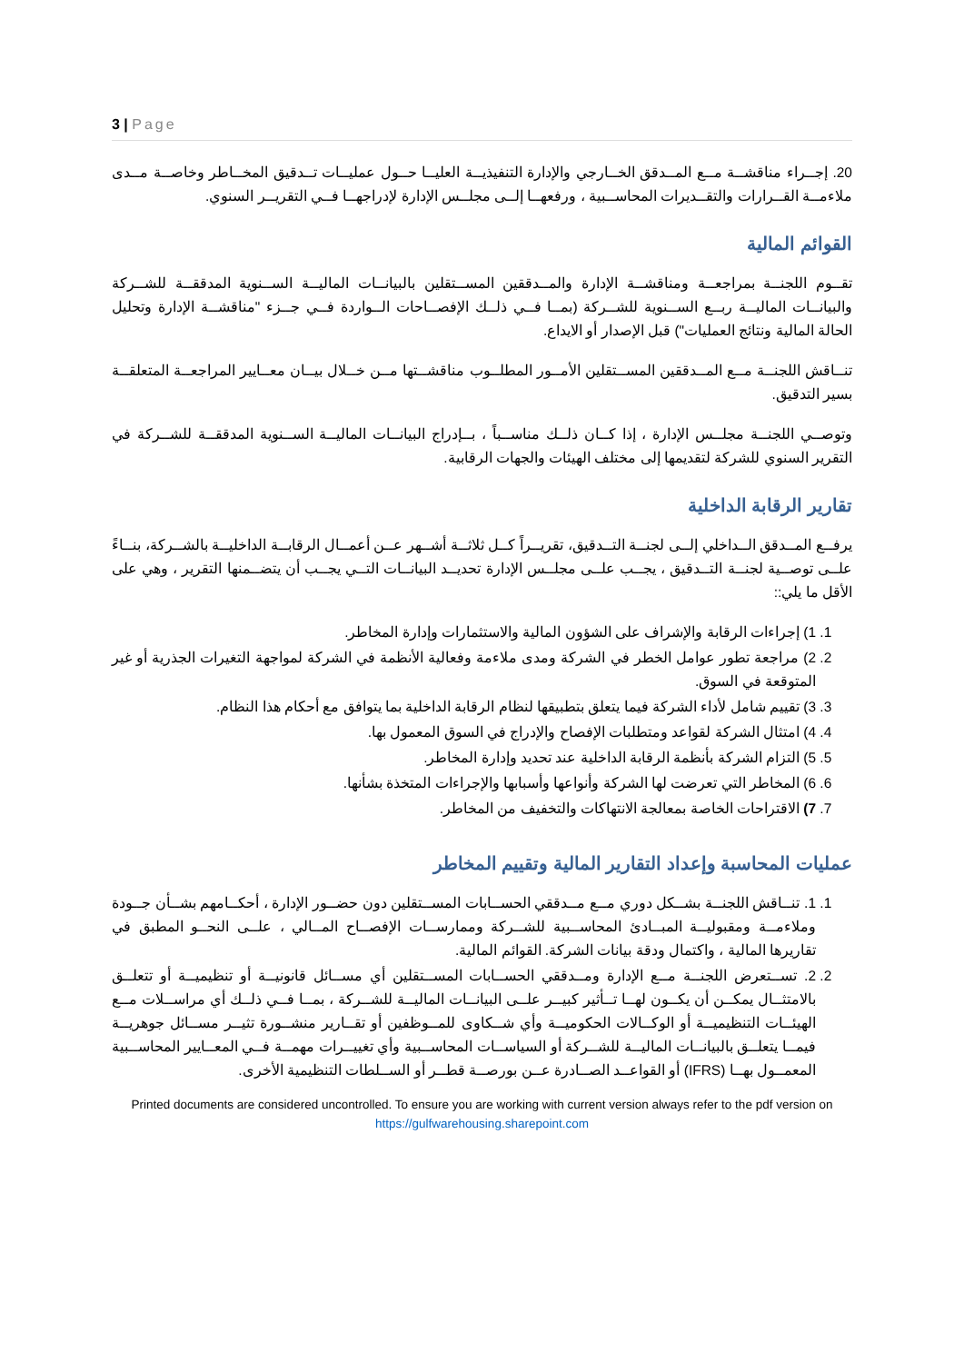3 | Page
20. إجــراء مناقشــة مــع المــدقق الخــارجي والإدارة التنفيذيــة العليــا حــول عمليــات تــدقيق المخــاطر وخاصــة مــدى ملاءمــة القــرارات والتقــديرات المحاســبية ، ورفعهــا إلــى مجلــس الإدارة لإدراجهــا فــي التقريــر السنوي.
القوائم المالية
تقــوم اللجنــة بمراجعــة ومناقشــة الإدارة والمــدققين المســتقلين بالبيانــات الماليــة الســنوية المدققــة للشــركة والبيانــات الماليــة ربــع الســنوية للشــركة (بمــا فــي ذلــك الإفصــاحات الــواردة فــي جــزء "مناقشــة الإدارة وتحليل الحالة المالية ونتائج العمليات") قبل الإصدار أو الايداع.
تنــاقش اللجنــة مــع المــدققين المســتقلين الأمــور المطلــوب مناقشــتها مــن خــلال بيــان معــايير المراجعــة المتعلقــة بسير التدقيق.
وتوصــي اللجنــة مجلــس الإدارة ، إذا كــان ذلــك مناســباً ، بــإدراج البيانــات الماليــة الســنوية المدققــة للشــركة في التقرير السنوي للشركة لتقديمها إلى مختلف الهيئات والجهات الرقابية.
تقارير الرقابة الداخلية
يرفــع المــدقق الــداخلي إلــى لجنــة التــدقيق، تقريــراً كــل ثلاثــة أشــهر عــن أعمــال الرقابــة الداخليــة بالشــركة، بنــاءً علــى توصــية لجنــة التــدقيق ، يجــب علــى مجلــس الإدارة تحديــد البيانــات التــي يجــب أن يتضــمنها التقرير ، وهي على الأقل ما يلي::
1. 1) إجراءات الرقابة والإشراف على الشؤون المالية والاستثمارات وإدارة المخاطر.
2. 2) مراجعة تطور عوامل الخطر في الشركة ومدى ملاءمة وفعالية الأنظمة في الشركة لمواجهة التغيرات الجذرية أو غير المتوقعة في السوق.
3. 3) تقييم شامل لأداء الشركة فيما يتعلق بتطبيقها لنظام الرقابة الداخلية بما يتوافق مع أحكام هذا النظام.
4. 4) امتثال الشركة لقواعد ومتطلبات الإفصاح والإدراج في السوق المعمول بها.
5. 5) التزام الشركة بأنظمة الرقابة الداخلية عند تحديد وإدارة المخاطر.
6. 6) المخاطر التي تعرضت لها الشركة وأنواعها وأسبابها والإجراءات المتخذة بشأنها.
7. 7) الاقتراحات الخاصة بمعالجة الانتهاكات والتخفيف من المخاطر.
عمليات المحاسبة وإعداد التقارير المالية وتقييم المخاطر
1. 1. تنــاقش اللجنــة بشــكل دوري مــع مــدققي الحســابات المســتقلين دون حضــور الإدارة ، أحكــامهم بشــأن جــودة وملاءمــة ومقبوليــة المبــادئ المحاســبية للشــركة وممارســات الإفصــاح المــالي ، علــى النحــو المطبق في تقاريرها المالية ، واكتمال ودقة بيانات الشركة. القوائم المالية.
2. 2. تســتعرض اللجنــة مــع الإدارة ومــدققي الحســابات المســتقلين أي مســائل قانونيــة أو تنظيميــة أو تتعلــق بالامتثــال يمكــن أن يكــون لهــا تــأثير كبيــر علــى البيانــات الماليــة للشــركة ، بمــا فــي ذلــك أي مراســلات مــع الهيئــات التنظيميــة أو الوكــالات الحكوميــة وأي شــكاوى للمــوظفين أو تقــارير منشــورة تثيــر مســائل جوهريــة فيمــا يتعلــق بالبيانــات الماليــة للشــركة أو السياســات المحاســبية وأي تغييــرات مهمــة فــي المعــايير المحاســبية المعمــول بهــا (IFRS) أو القواعــد الصــادرة عــن بورصــة قطــر أو الســلطات التنظيمية الأخرى.
Printed documents are considered uncontrolled. To ensure you are working with current version always refer to the pdf version on https://gulfwarehousing.sharepoint.com